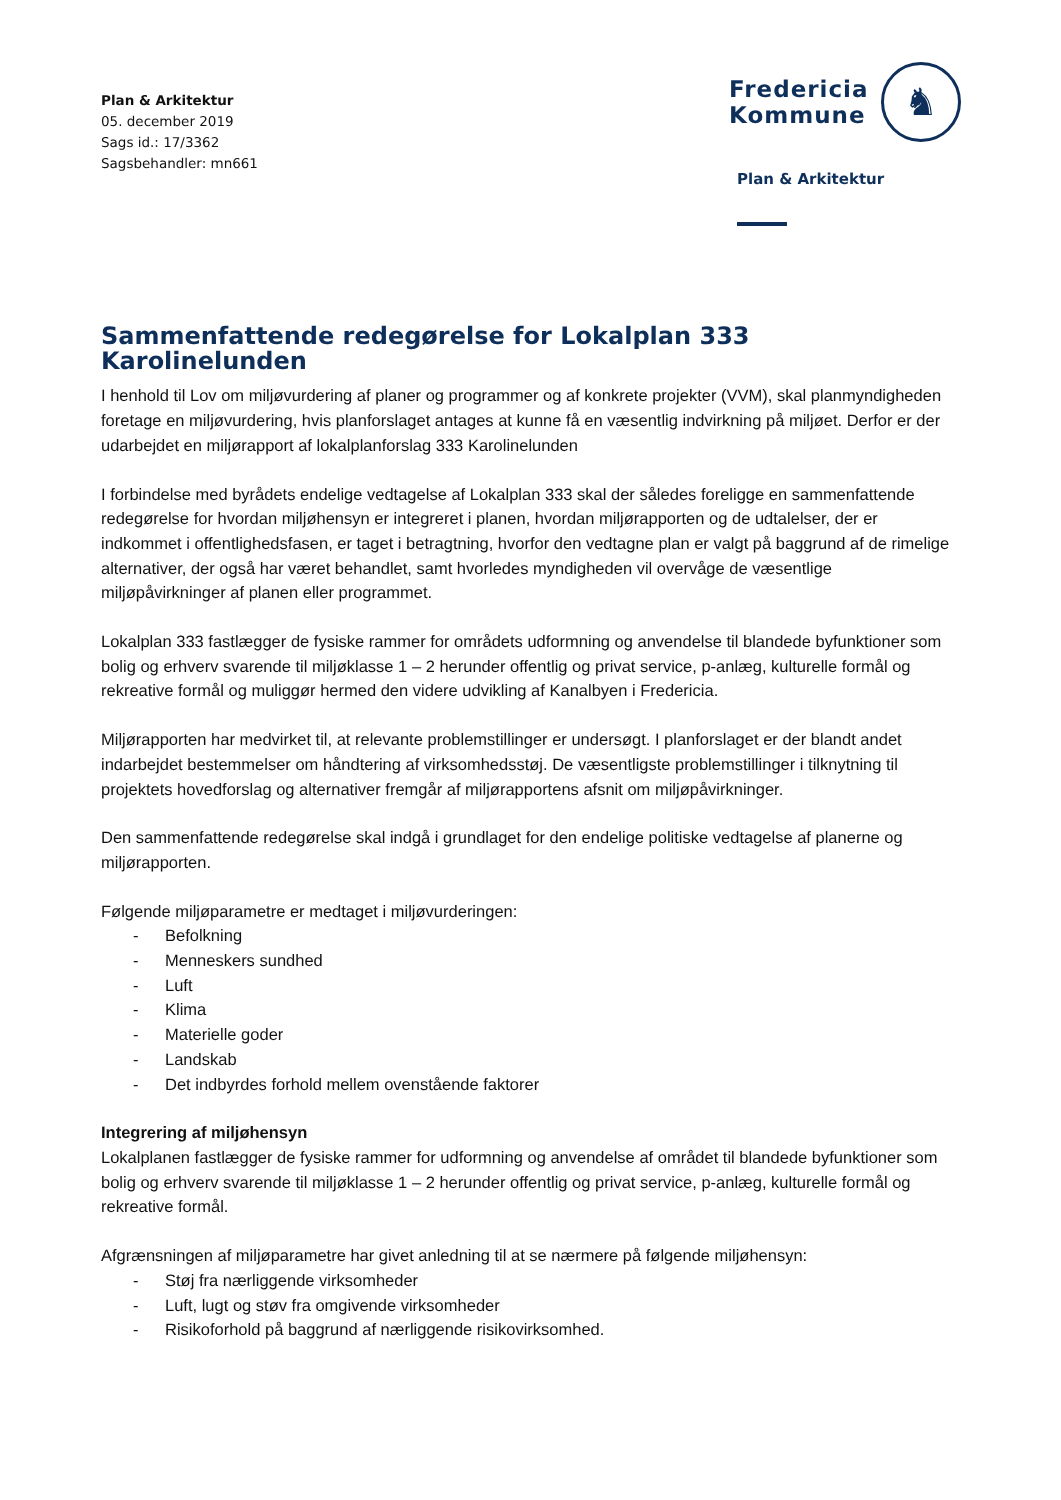Plan & Arkitektur
05. december 2019
Sags id.: 17/3362
Sagsbehandler: mn661
Fredericia
Kommune
♞
Plan & Arkitektur
Sammenfattende redegørelse for Lokalplan 333 Karolinelunden
I henhold til Lov om miljøvurdering af planer og programmer og af konkrete projekter (VVM), skal planmyndigheden foretage en miljøvurdering, hvis planforslaget antages at kunne få en væsentlig indvirkning på miljøet. Derfor er der udarbejdet en miljørapport af lokalplanforslag 333 Karolinelunden
I forbindelse med byrådets endelige vedtagelse af Lokalplan 333 skal der således foreligge en sammenfattende redegørelse for hvordan miljøhensyn er integreret i planen, hvordan miljørapporten og de udtalelser, der er indkommet i offentlighedsfasen, er taget i betragtning, hvorfor den vedtagne plan er valgt på baggrund af de rimelige alternativer, der også har været behandlet, samt hvorledes myndigheden vil overvåge de væsentlige miljøpåvirkninger af planen eller programmet.
Lokalplan 333 fastlægger de fysiske rammer for områdets udformning og anvendelse til blandede byfunktioner som bolig og erhverv svarende til miljøklasse 1 – 2 herunder offentlig og privat service, p-anlæg, kulturelle formål og rekreative formål og muliggør hermed den videre udvikling af Kanalbyen i Fredericia.
Miljørapporten har medvirket til, at relevante problemstillinger er undersøgt. I planforslaget er der blandt andet indarbejdet bestemmelser om håndtering af virksomhedsstøj. De væsentligste problemstillinger i tilknytning til projektets hovedforslag og alternativer fremgår af miljørapportens afsnit om miljøpåvirkninger.
Den sammenfattende redegørelse skal indgå i grundlaget for den endelige politiske vedtagelse af planerne og miljørapporten.
Følgende miljøparametre er medtaget i miljøvurderingen:
- Befolkning
- Menneskers sundhed
- Luft
- Klima
- Materielle goder
- Landskab
- Det indbyrdes forhold mellem ovenstående faktorer
Integrering af miljøhensyn
Lokalplanen fastlægger de fysiske rammer for udformning og anvendelse af området til blandede byfunktioner som bolig og erhverv svarende til miljøklasse 1 – 2 herunder offentlig og privat service, p-anlæg, kulturelle formål og rekreative formål.
Afgrænsningen af miljøparametre har givet anledning til at se nærmere på følgende miljøhensyn:
- Støj fra nærliggende virksomheder
- Luft, lugt og støv fra omgivende virksomheder
- Risikoforhold på baggrund af nærliggende risikovirksomhed.